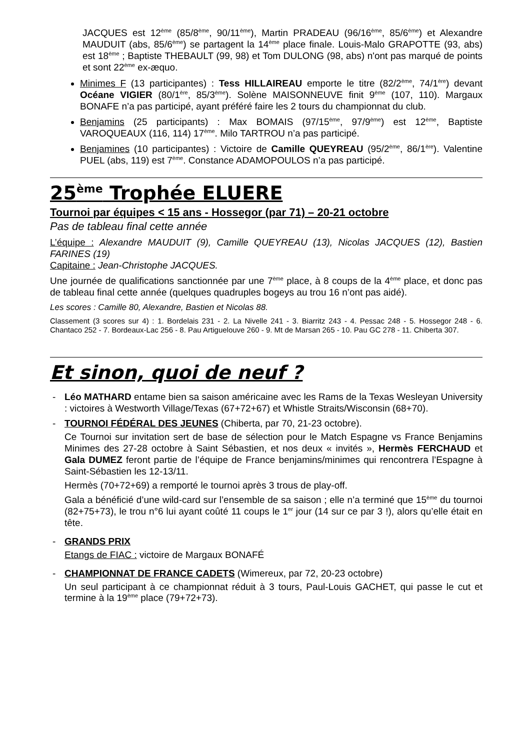JACQUES est 12<sup>ème</sup> (85/8<sup>ème</sup>, 90/11<sup>ème</sup>), Martin PRADEAU (96/16<sup>ème</sup>, 85/6<sup>ème</sup>) et Alexandre MAUDUIT (abs, 85/6<sup>ème</sup>) se partagent la 14<sup>ème</sup> place finale. Louis-Malo GRAPOTTE (93, abs) est 18<sup>ème</sup> ; Baptiste THEBAULT (99, 98) et Tom DULONG (98, abs) n'ont pas marqué de points et sont 22<sup>ème</sup> ex-æquo.
Minimes F (13 participantes) : Tess HILLAIREAU emporte le titre (82/2<sup>ème</sup>, 74/1<sup>ère</sup>) devant Océane VIGIER (80/1<sup>ère</sup>, 85/3<sup>ème</sup>). Solène MAISONNEUVE finit 9<sup>ème</sup> (107, 110). Margaux BONAFE n’a pas participé, ayant préféré faire les 2 tours du championnat du club.
Benjamins (25 participants) : Max BOMAIS (97/15<sup>ème</sup>, 97/9<sup>ème</sup>) est 12<sup>ème</sup>, Baptiste VAROQUEAUX (116, 114) 17<sup>ème</sup>. Milo TARTROU n’a pas participé.
Benjamines (10 participantes) : Victoire de Camille QUEYREAU (95/2<sup>ème</sup>, 86/1<sup>ère</sup>). Valentine PUEL (abs, 119) est 7<sup>ème</sup>. Constance ADAMOPOULOS n’a pas participé.
25<sup>ème</sup> Trophée ELUERE
Tournoi par équipes < 15 ans - Hossegor (par 71) – 20-21 octobre
Pas de tableau final cette année
L’équipe : Alexandre MAUDUIT (9), Camille QUEYREAU (13), Nicolas JACQUES (12), Bastien FARINES (19)
Capitaine : Jean-Christophe JACQUES.
Une journée de qualifications sanctionnée par une 7<sup>ème</sup> place, à 8 coups de la 4<sup>ème</sup> place, et donc pas de tableau final cette année (quelques quadruples bogeys au trou 16 n’ont pas aidé).
Les scores : Camille 80, Alexandre, Bastien et Nicolas 88.
Classement (3 scores sur 4) : 1. Bordelais 231 - 2. La Nivelle 241 - 3. Biarritz 243 - 4. Pessac 248 - 5. Hossegor 248 - 6. Chantaco 252 - 7. Bordeaux-Lac 256 - 8. Pau Artiguelouve 260 - 9. Mt de Marsan 265 - 10. Pau GC 278 - 11. Chiberta 307.
Et sinon, quoi de neuf ?
- Léo MATHARD entame bien sa saison américaine avec les Rams de la Texas Wesleyan University : victoires à Westworth Village/Texas (67+72+67) et Whistle Straits/Wisconsin (68+70).
- TOURNOI FÉDÉRAL DES JEUNES (Chiberta, par 70, 21-23 octobre).
Ce Tournoi sur invitation sert de base de sélection pour le Match Espagne vs France Benjamins Minimes des 27-28 octobre à Saint Sébastien, et nos deux « invités », Hermès FERCHAUD et Gala DUMEZ feront partie de l’équipe de France benjamins/minimes qui rencontrera l’Espagne à Saint-Sébastien les 12-13/11.
Hermès (70+72+69) a remporté le tournoi après 3 trous de play-off.
Gala a bénéficié d’une wild-card sur l’ensemble de sa saison ; elle n’a terminé que 15<sup>ème</sup> du tournoi (82+75+73), le trou n°6 lui ayant coûté 11 coups le 1<sup>er</sup> jour (14 sur ce par 3 !), alors qu’elle était en tête.
- GRANDS PRIX
Etangs de FIAC : victoire de Margaux BONAFÉ
- CHAMPIONNAT DE FRANCE CADETS (Wimereux, par 72, 20-23 octobre)
Un seul participant à ce championnat réduit à 3 tours, Paul-Louis GACHET, qui passe le cut et termine à la 19<sup>ème</sup> place (79+72+73).